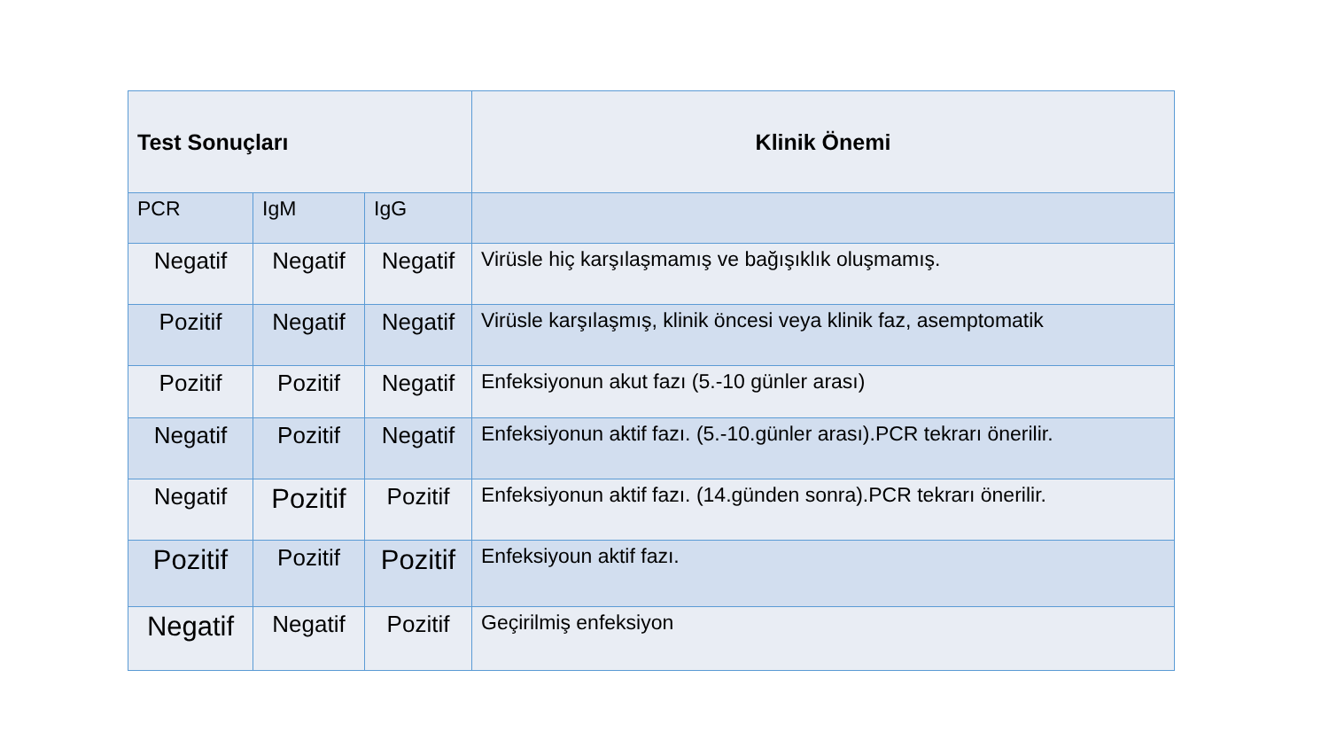| Test Sonuçları | | | Klinik Önemi |
| --- | --- | --- | --- |
| PCR | IgM | IgG | |
| Negatif | Negatif | Negatif | Virüsle hiç karşılaşmamış ve bağışıklık oluşmamış. |
| Pozitif | Negatif | Negatif | Virüsle karşılaşmış, klinik öncesi veya klinik faz, asemptomatik |
| Pozitif | Pozitif | Negatif | Enfeksiyonun akut fazı (5.-10 günler arası) |
| Negatif | Pozitif | Negatif | Enfeksiyonun aktif fazı. (5.-10.günler arası).PCR tekrarı önerilir. |
| Negatif | Pozitif | Pozitif | Enfeksiyonun aktif fazı. (14.günden sonra).PCR tekrarı önerilir. |
| Pozitif | Pozitif | Pozitif | Enfeksiyoun aktif fazı. |
| Negatif | Negatif | Pozitif | Geçirilmiş enfeksiyon |